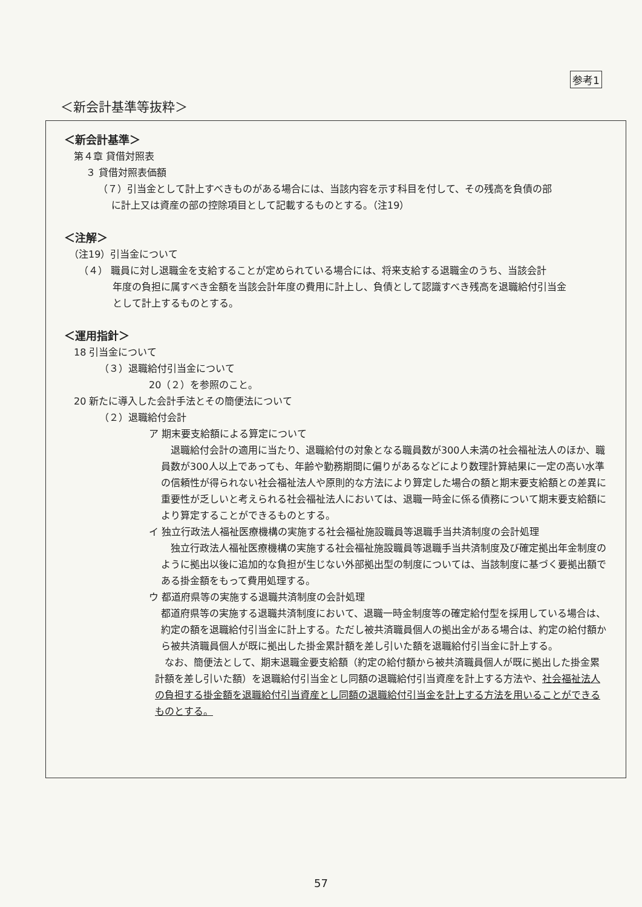参考1
＜新会計基準等抜粋＞
＜新会計基準＞
第４章 貸借対照表
３ 貸借対照表価額
（７）引当金として計上すべきものがある場合には、当該内容を示す科目を付して、その残高を負債の部
に計上又は資産の部の控除項目として記載するものとする。（注19）
＜注解＞
（注19）引当金について
（４） 職員に対し退職金を支給することが定められている場合には、将来支給する退職金のうち、当該会計
年度の負担に属すべき金額を当該会計年度の費用に計上し、負債として認識すべき残高を退職給付引当金
として計上するものとする。
＜運用指針＞
18 引当金について
（３）退職給付引当金について
20（２）を参照のこと。
20 新たに導入した会計手法とその簡便法について
（２）退職給付会計
ア 期末要支給額による算定について
　退職給付会計の適用に当たり、退職給付の対象となる職員数が300人未満の社会福祉法人のほか、職員数が300人以上であっても、年齢や勤務期間に偏りがあるなどにより数理計算結果に一定の高い水準の信頼性が得られない社会福祉法人や原則的な方法により算定した場合の額と期末要支給額との差異に重要性が乏しいと考えられる社会福祉法人においては、退職一時金に係る債務について期末要支給額により算定することができるものとする。
イ 独立行政法人福祉医療機構の実施する社会福祉施設職員等退職手当共済制度の会計処理
　独立行政法人福祉医療機構の実施する社会福祉施設職員等退職手当共済制度及び確定拠出年金制度のように拠出以後に追加的な負担が生じない外部拠出型の制度については、当該制度に基づく要拠出額である掛金額をもって費用処理する。
ウ 都道府県等の実施する退職共済制度の会計処理
都道府県等の実施する退職共済制度において、退職一時金制度等の確定給付型を採用している場合は、約定の額を退職給付引当金に計上する。ただし被共済職員個人の拠出金がある場合は、約定の給付額から被共済職員個人が既に拠出した掛金累計額を差し引いた額を退職給付引当金に計上する。
　なお、簡便法として、期末退職金要支給額（約定の給付額から被共済職員個人が既に拠出した掛金累計額を差し引いた額）を退職給付引当金とし同額の退職給付引当資産を計上する方法や、社会福祉法人の負担する掛金額を退職給付引当資産とし同額の退職給付引当金を計上する方法を用いることができるものとする。
57